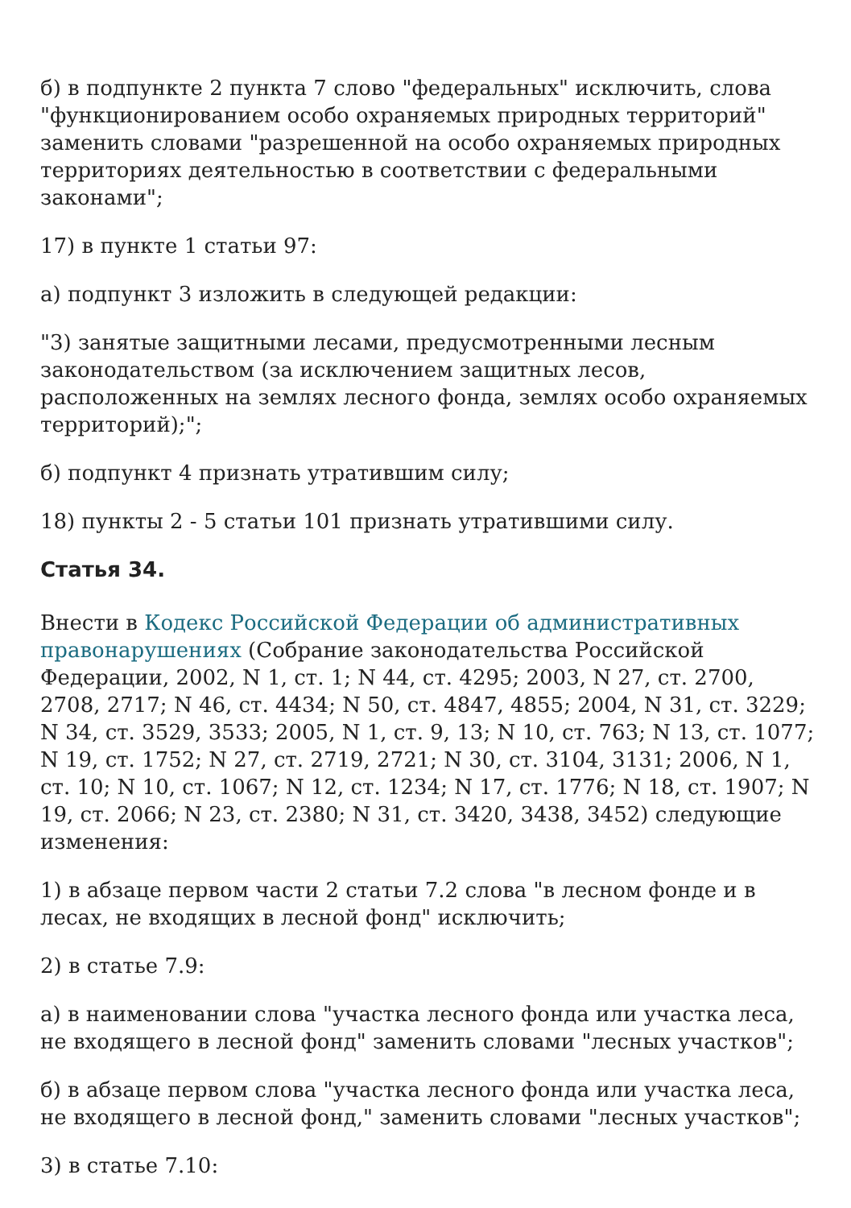б) в подпункте 2 пункта 7 слово "федеральных" исключить, слова "функционированием особо охраняемых природных территорий" заменить словами "разрешенной на особо охраняемых природных территориях деятельностью в соответствии с федеральными законами";
17) в пункте 1 статьи 97:
а) подпункт 3 изложить в следующей редакции:
"3) занятые защитными лесами, предусмотренными лесным законодательством (за исключением защитных лесов, расположенных на землях лесного фонда, землях особо охраняемых территорий);";
б) подпункт 4 признать утратившим силу;
18) пункты 2 - 5 статьи 101 признать утратившими силу.
Статья 34.
Внести в Кодекс Российской Федерации об административных правонарушениях (Собрание законодательства Российской Федерации, 2002, N 1, ст. 1; N 44, ст. 4295; 2003, N 27, ст. 2700, 2708, 2717; N 46, ст. 4434; N 50, ст. 4847, 4855; 2004, N 31, ст. 3229; N 34, ст. 3529, 3533; 2005, N 1, ст. 9, 13; N 10, ст. 763; N 13, ст. 1077; N 19, ст. 1752; N 27, ст. 2719, 2721; N 30, ст. 3104, 3131; 2006, N 1, ст. 10; N 10, ст. 1067; N 12, ст. 1234; N 17, ст. 1776; N 18, ст. 1907; N 19, ст. 2066; N 23, ст. 2380; N 31, ст. 3420, 3438, 3452) следующие изменения:
1) в абзаце первом части 2 статьи 7.2 слова "в лесном фонде и в лесах, не входящих в лесной фонд" исключить;
2) в статье 7.9:
а) в наименовании слова "участка лесного фонда или участка леса, не входящего в лесной фонд" заменить словами "лесных участков";
б) в абзаце первом слова "участка лесного фонда или участка леса, не входящего в лесной фонд," заменить словами "лесных участков";
3) в статье 7.10: